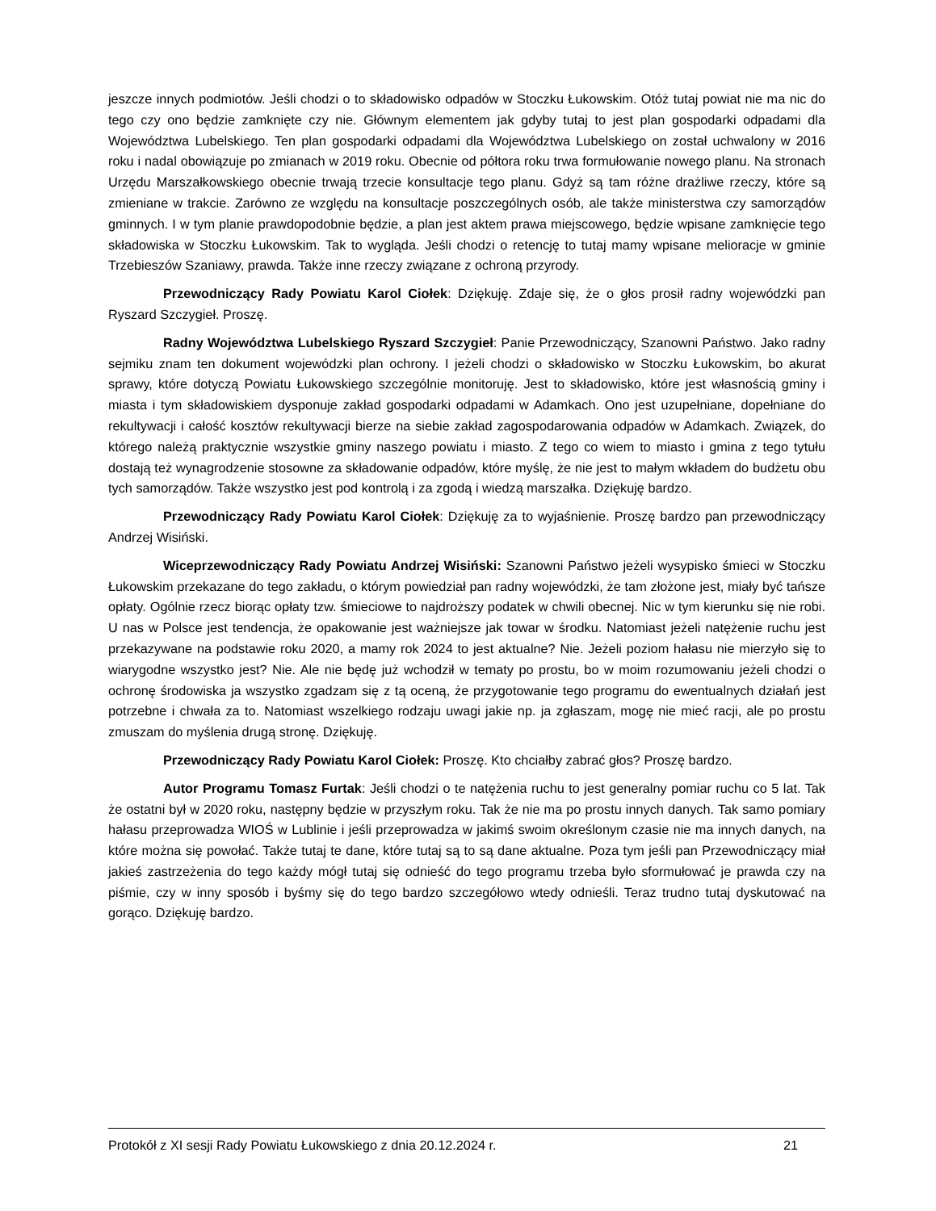jeszcze innych podmiotów. Jeśli chodzi o to składowisko odpadów w Stoczku Łukowskim. Otóż tutaj powiat nie ma nic do tego czy ono będzie zamknięte czy nie. Głównym elementem jak gdyby tutaj to jest plan gospodarki odpadami dla Województwa Lubelskiego. Ten plan gospodarki odpadami dla Województwa Lubelskiego on został uchwalony w 2016 roku i nadal obowiązuje po zmianach w 2019 roku. Obecnie od półtora roku trwa formułowanie nowego planu. Na stronach Urzędu Marszałkowskiego obecnie trwają trzecie konsultacje tego planu. Gdyż są tam różne drażliwe rzeczy, które są zmieniane w trakcie. Zarówno ze względu na konsultacje poszczególnych osób, ale także ministerstwa czy samorządów gminnych. I w tym planie prawdopodobnie będzie, a plan jest aktem prawa miejscowego, będzie wpisane zamknięcie tego składowiska w Stoczku Łukowskim. Tak to wygląda. Jeśli chodzi o retencję to tutaj mamy wpisane melioracje w gminie Trzebieszów Szaniawy, prawda. Także inne rzeczy związane z ochroną przyrody.
Przewodniczący Rady Powiatu Karol Ciołek: Dziękuję. Zdaje się, że o głos prosił radny wojewódzki pan Ryszard Szczygieł. Proszę.
Radny Województwa Lubelskiego Ryszard Szczygieł: Panie Przewodniczący, Szanowni Państwo. Jako radny sejmiku znam ten dokument wojewódzki plan ochrony. I jeżeli chodzi o składowisko w Stoczku Łukowskim, bo akurat sprawy, które dotyczą Powiatu Łukowskiego szczególnie monitoruję. Jest to składowisko, które jest własnością gminy i miasta i tym składowiskiem dysponuje zakład gospodarki odpadami w Adamkach. Ono jest uzupełniane, dopełniane do rekultywacji i całość kosztów rekultywacji bierze na siebie zakład zagospodarowania odpadów w Adamkach. Związek, do którego należą praktycznie wszystkie gminy naszego powiatu i miasto. Z tego co wiem to miasto i gmina z tego tytułu dostają też wynagrodzenie stosowne za składowanie odpadów, które myślę, że nie jest to małym wkładem do budżetu obu tych samorządów. Także wszystko jest pod kontrolą i za zgodą i wiedzą marszałka. Dziękuję bardzo.
Przewodniczący Rady Powiatu Karol Ciołek: Dziękuję za to wyjaśnienie. Proszę bardzo pan przewodniczący Andrzej Wisiński.
Wiceprzewodniczący Rady Powiatu Andrzej Wisiński: Szanowni Państwo jeżeli wysypisko śmieci w Stoczku Łukowskim przekazane do tego zakładu, o którym powiedział pan radny wojewódzki, że tam złożone jest, miały być tańsze opłaty. Ogólnie rzecz biorąc opłaty tzw. śmieciowe to najdroższy podatek w chwili obecnej. Nic w tym kierunku się nie robi. U nas w Polsce jest tendencja, że opakowanie jest ważniejsze jak towar w środku. Natomiast jeżeli natężenie ruchu jest przekazywane na podstawie roku 2020, a mamy rok 2024 to jest aktualne? Nie. Jeżeli poziom hałasu nie mierzyło się to wiarygodne wszystko jest? Nie. Ale nie będę już wchodził w tematy po prostu, bo w moim rozumowaniu jeżeli chodzi o ochronę środowiska ja wszystko zgadzam się z tą oceną, że przygotowanie tego programu do ewentualnych działań jest potrzebne i chwała za to. Natomiast wszelkiego rodzaju uwagi jakie np. ja zgłaszam, mogę nie mieć racji, ale po prostu zmuszam do myślenia drugą stronę. Dziękuję.
Przewodniczący Rady Powiatu Karol Ciołek: Proszę. Kto chciałby zabrać głos? Proszę bardzo.
Autor Programu Tomasz Furtak: Jeśli chodzi o te natężenia ruchu to jest generalny pomiar ruchu co 5 lat. Tak że ostatni był w 2020 roku, następny będzie w przyszłym roku. Tak że nie ma po prostu innych danych. Tak samo pomiary hałasu przeprowadza WIOŚ w Lublinie i jeśli przeprowadza w jakimś swoim określonym czasie nie ma innych danych, na które można się powołać. Także tutaj te dane, które tutaj są to są dane aktualne. Poza tym jeśli pan Przewodniczący miał jakieś zastrzeżenia do tego każdy mógł tutaj się odnieść do tego programu trzeba było sformułować je prawda czy na piśmie, czy w inny sposób i byśmy się do tego bardzo szczegółowo wtedy odnieśli. Teraz trudno tutaj dyskutować na gorąco. Dziękuję bardzo.
Protokół z XI sesji Rady Powiatu Łukowskiego z dnia 20.12.2024 r. 21